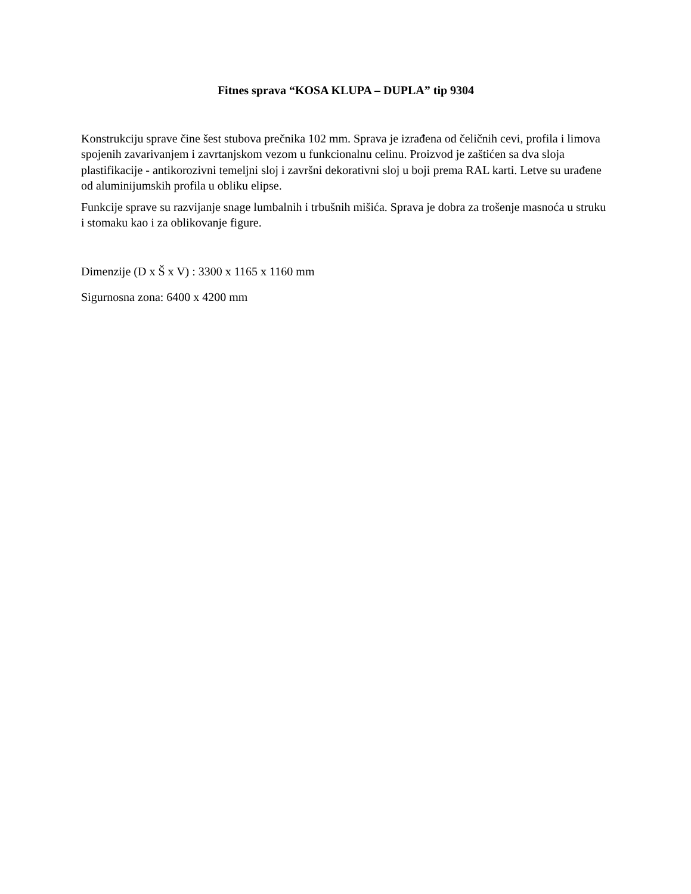Fitnes sprava “KOSA KLUPA – DUPLA” tip 9304
Konstrukciju sprave čine šest stubova prečnika 102 mm. Sprava je izrađena od čeličnih cevi, profila i limova spojenih zavarivanjem i zavrtanjskom vezom u funkcionalnu celinu. Proizvod je zaštićen sa dva sloja plastifikacije - antikorozivni temeljni sloj i završni dekorativni sloj u boji prema RAL karti. Letve su urađene od aluminijumskih profila u obliku elipse.
Funkcije sprave su razvijanje snage lumbalnih i trbušnih mišića. Sprava je dobra za trošenje masnoća u struku i stomaku kao i za oblikovanje figure.
Dimenzije (D x Š x V) : 3300 x 1165 x 1160 mm
Sigurnosna zona: 6400 x 4200 mm